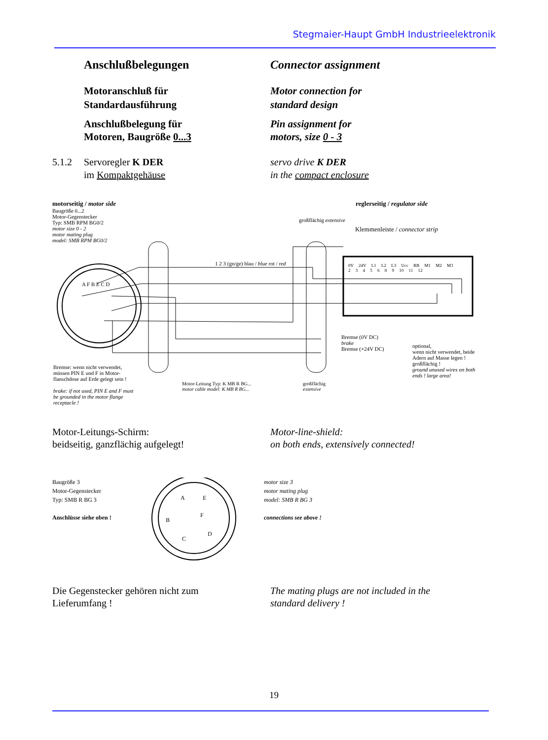Stegmaier-Haupt GmbH Industrieelektronik
Anschlußbelegungen Connector assignment
Motoranschluß für
Standardausführung
Motor connection for
standard design
Anschlußbelegung für
Motoren, Baugröße 0...3
Pin assignment for
motors, size 0 - 3
5.1.2 Servoregler K DER
im Kompaktgehäuse
servo drive K DER
in the compact enclosure
motorseitig / motor side
Baugröße 0...2
Motor-Gegenstecker
Typ: SMB RPM BG0/2
motor size 0 - 2
motor mating plug
model: SMB RPM BG0/2
reglerseitig / regulator side
großflächig extensive
Klemmenleiste / connector strip
0V 24V L1 L2 L3 Ucc RB M1 M2 M3
2 3 4 5 6 8 9 10 11 12
A F B E C D
1 2 3 (gn/ge) blau / blue rot / red
Bremse (0V DC)
brake
Bremse (+24V DC)
optional,
wenn nicht verwendet, beide Adern auf Masse legen ! großflächig !
ground unused wires on both ends ! large area!
Bremse: wenn nicht verwendet, müssen PIN E und F in Motor-flanschdose auf Erde gelegt sein !
brake: if not used, PIN E and F must be grounded in the motor flange receptacle !
Motor-Leitung Typ: K MB R BG...
motor cable model: K MB R BG...
großflächig
extensive
Motor-Leitungs-Schirm:
beidseitig, ganzflächig aufgelegt!
Motor-line-shield:
on both ends, extensively connected!
Baugröße 3
Motor-Gegenstecker
Typ: SMB R BG 3
Anschlüsse siehe oben !
A
E
F
B
C
D
motor size 3
motor mating plug
model: SMB R BG 3
connections see above !
Die Gegenstecker gehören nicht zum
Lieferumfang !
The mating plugs are not included in the
standard delivery !
19